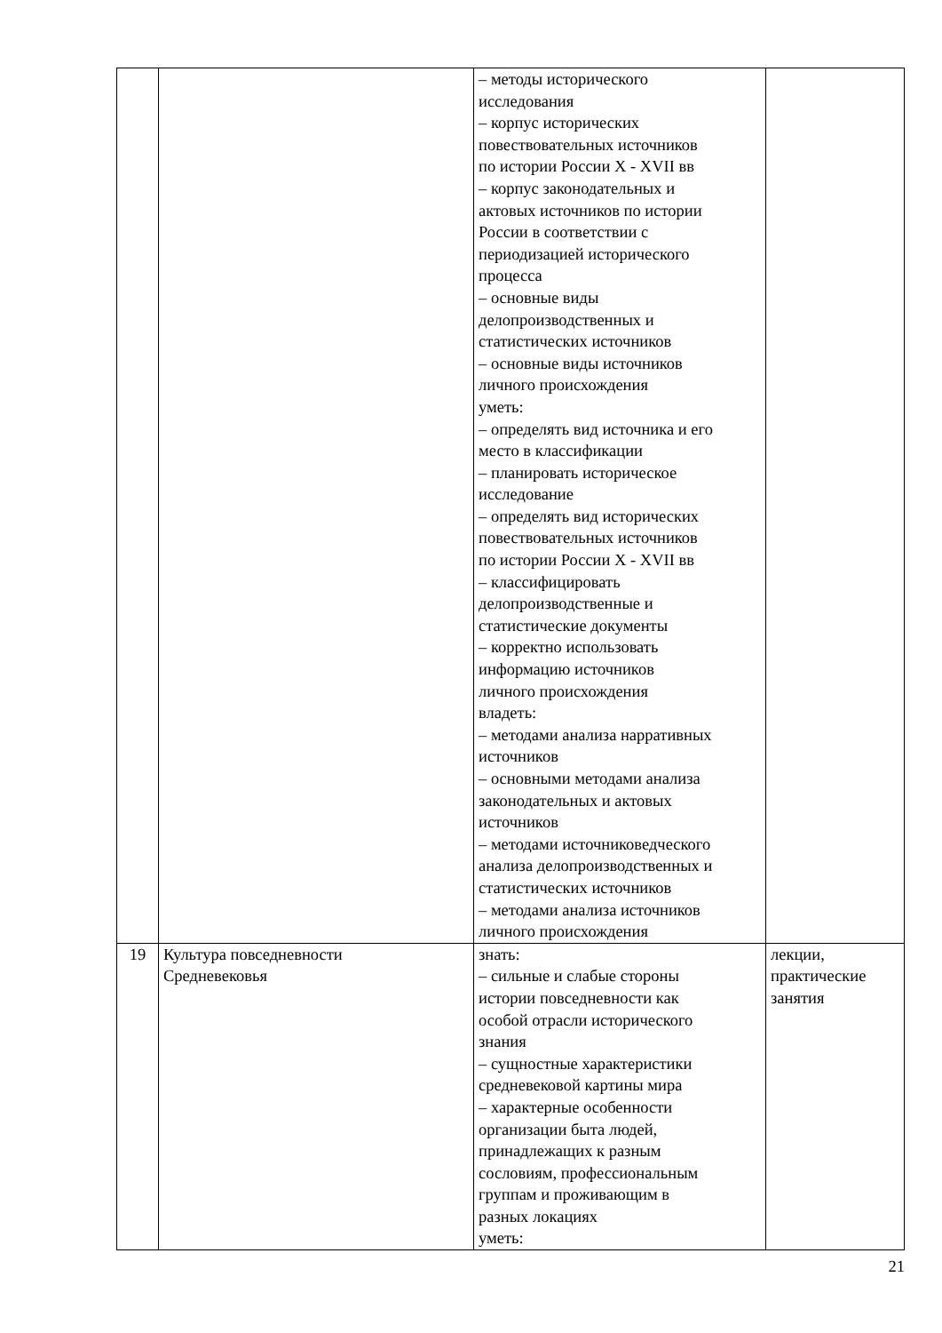| | | – методы исторического исследования – корпус исторических повествовательных источников по истории России X - XVII вв – корпус законодательных и актовых источников по истории России в соответствии с периодизацией исторического процесса – основные виды делопроизводственных и статистических источников – основные виды источников личного происхождения уметь: – определять вид источника и его место в классификации – планировать историческое исследование – определять вид исторических повествовательных источников по истории России X - XVII вв – классифицировать делопроизводственные и статистические документы – корректно использовать информацию источников личного происхождения владеть: – методами анализа нарративных источников – основными методами анализа законодательных и актовых источников – методами источниковедческого анализа делопроизводственных и статистических источников – методами анализа источников личного происхождения | |
| 19 | Культура повседневности Средневековья | знать: – сильные и слабые стороны истории повседневности как особой отрасли исторического знания – сущностные характеристики средневековой картины мира – характерные особенности организации быта людей, принадлежащих к разным сословиям, профессиональным группам и проживающим в разных локациях уметь: | лекции, практические занятия |
21